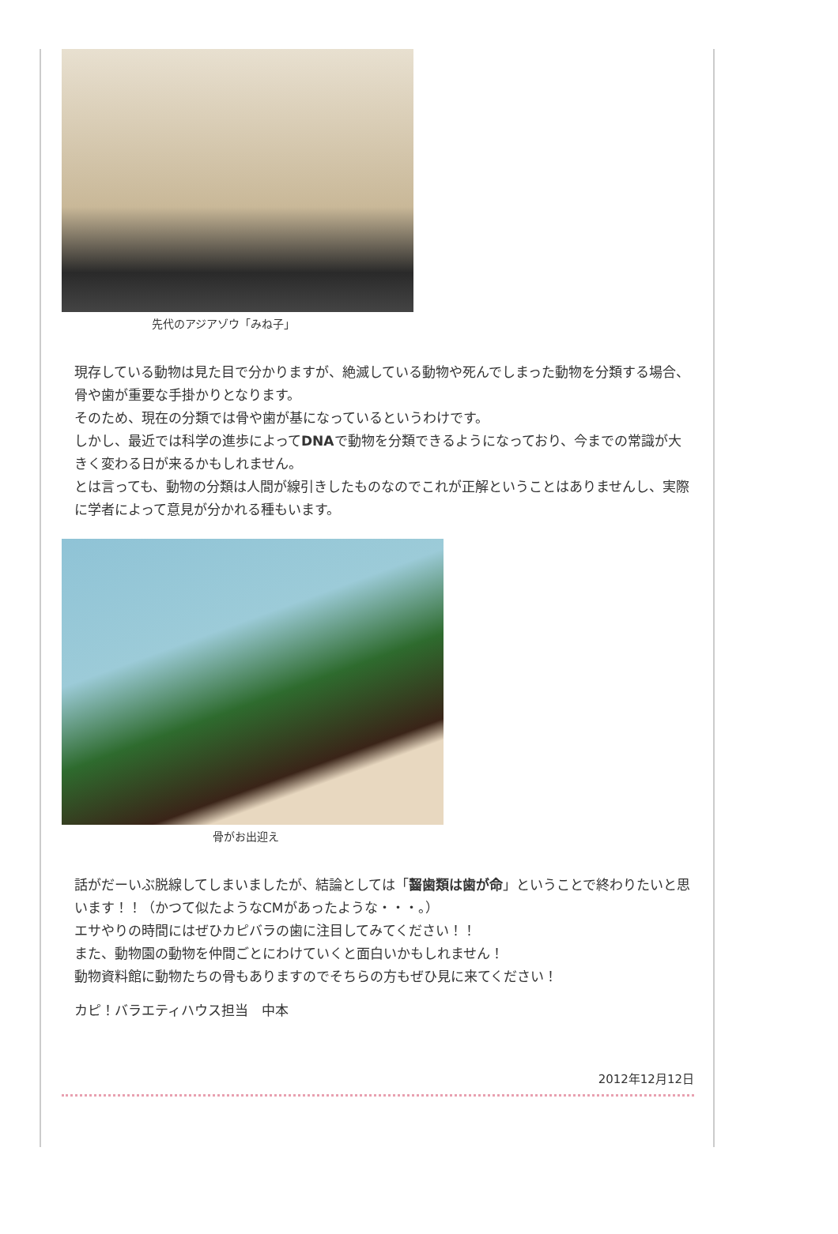先代のアジアゾウ「みね子」
現存している動物は見た目で分かりますが、絶滅している動物や死んでしまった動物を分類する場合、骨や歯が重要な手掛かりとなります。
そのため、現在の分類では骨や歯が基になっているというわけです。
しかし、最近では科学の進歩によってDNAで動物を分類できるようになっており、今までの常識が大きく変わる日が来るかもしれません。
とは言っても、動物の分類は人間が線引きしたものなのでこれが正解ということはありませんし、実際に学者によって意見が分かれる種もいます。
骨がお出迎え
話がだーいぶ脱線してしまいましたが、結論としては「齧歯類は歯が命」ということで終わりたいと思います！！（かつて似たようなCMがあったような・・・。）
エサやりの時間にはぜひカピバラの歯に注目してみてください！！
また、動物園の動物を仲間ごとにわけていくと面白いかもしれません！
動物資料館に動物たちの骨もありますのでそちらの方もぜひ見に来てください！
カピ！バラエティハウス担当　中本
2012年12月12日